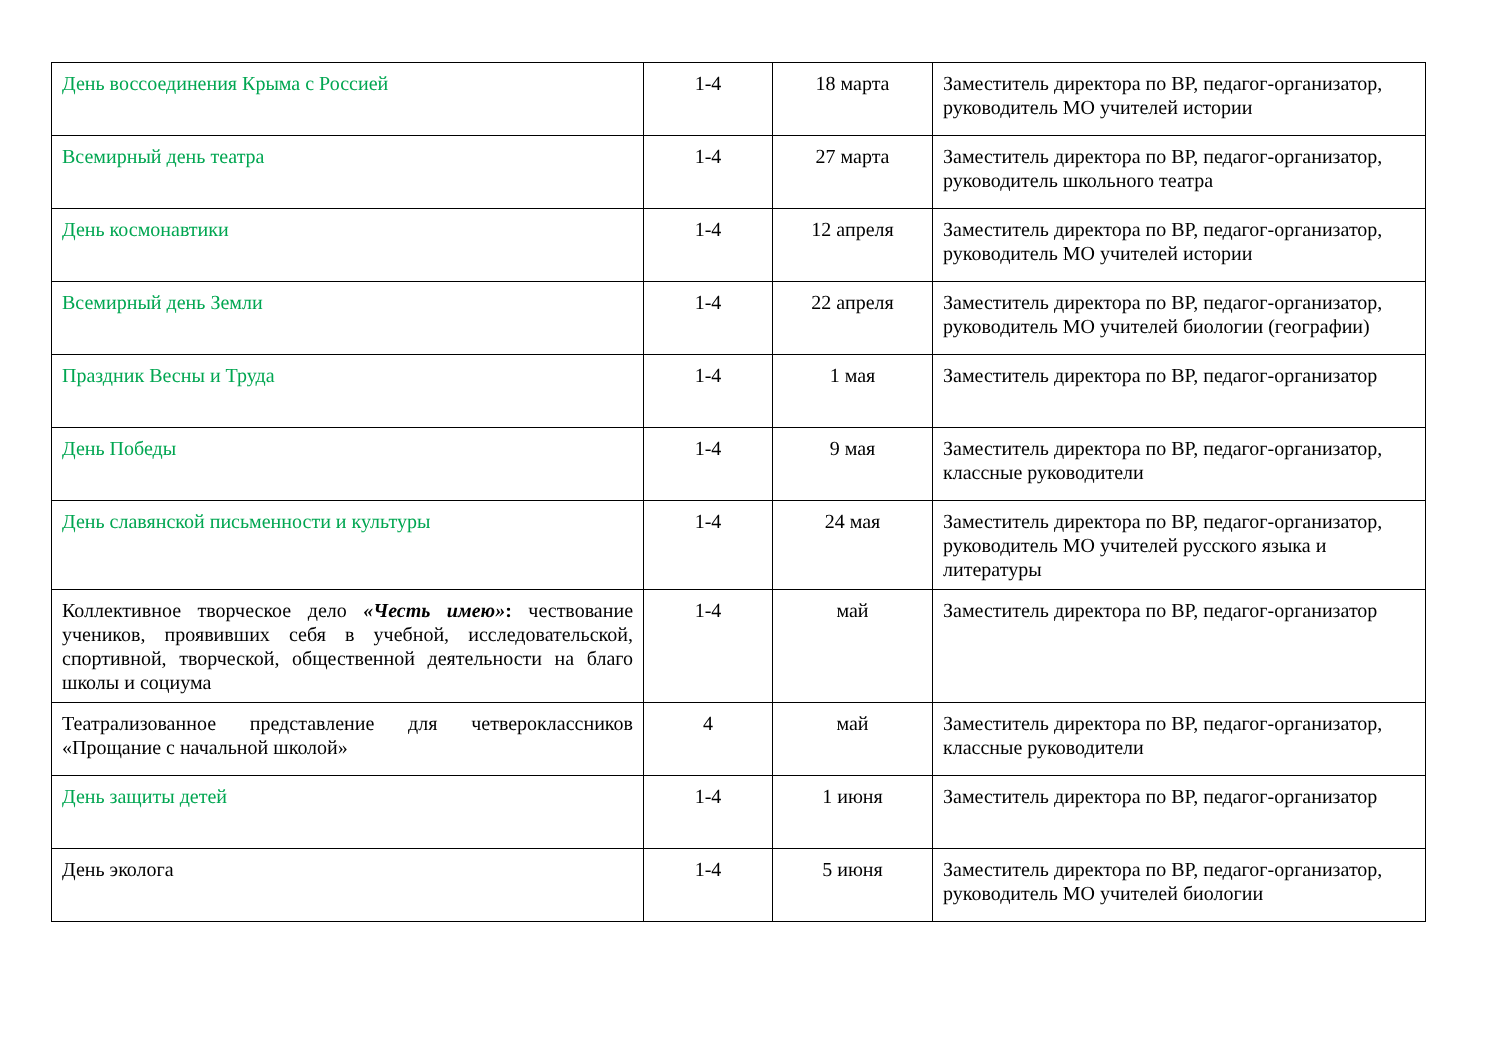| День воссоединения Крыма с Россией | 1-4 | 18 марта | Заместитель директора по ВР, педагог-организатор, руководитель МО учителей истории |
| Всемирный день театра | 1-4 | 27 марта | Заместитель директора по ВР, педагог-организатор, руководитель школьного театра |
| День космонавтики | 1-4 | 12 апреля | Заместитель директора по ВР, педагог-организатор, руководитель МО учителей истории |
| Всемирный день Земли | 1-4 | 22 апреля | Заместитель директора по ВР, педагог-организатор, руководитель МО учителей биологии (географии) |
| Праздник Весны и Труда | 1-4 | 1 мая | Заместитель директора по ВР, педагог-организатор |
| День Победы | 1-4 | 9 мая | Заместитель директора по ВР, педагог-организатор, классные руководители |
| День славянской письменности и культуры | 1-4 | 24 мая | Заместитель директора по ВР, педагог-организатор, руководитель МО учителей русского языка и литературы |
| Коллективное творческое дело «Честь имею» : чествование учеников, проявивших себя в учебной, исследовательской, спортивной, творческой, общественной деятельности на благо школы и социума | 1-4 | май | Заместитель директора по ВР, педагог-организатор |
| Театрализованное представление для четвероклассников «Прощание с начальной школой» | 4 | май | Заместитель директора по ВР, педагог-организатор, классные руководители |
| День защиты детей | 1-4 | 1 июня | Заместитель директора по ВР, педагог-организатор |
| День эколога | 1-4 | 5 июня | Заместитель директора по ВР, педагог-организатор, руководитель МО учителей биологии |